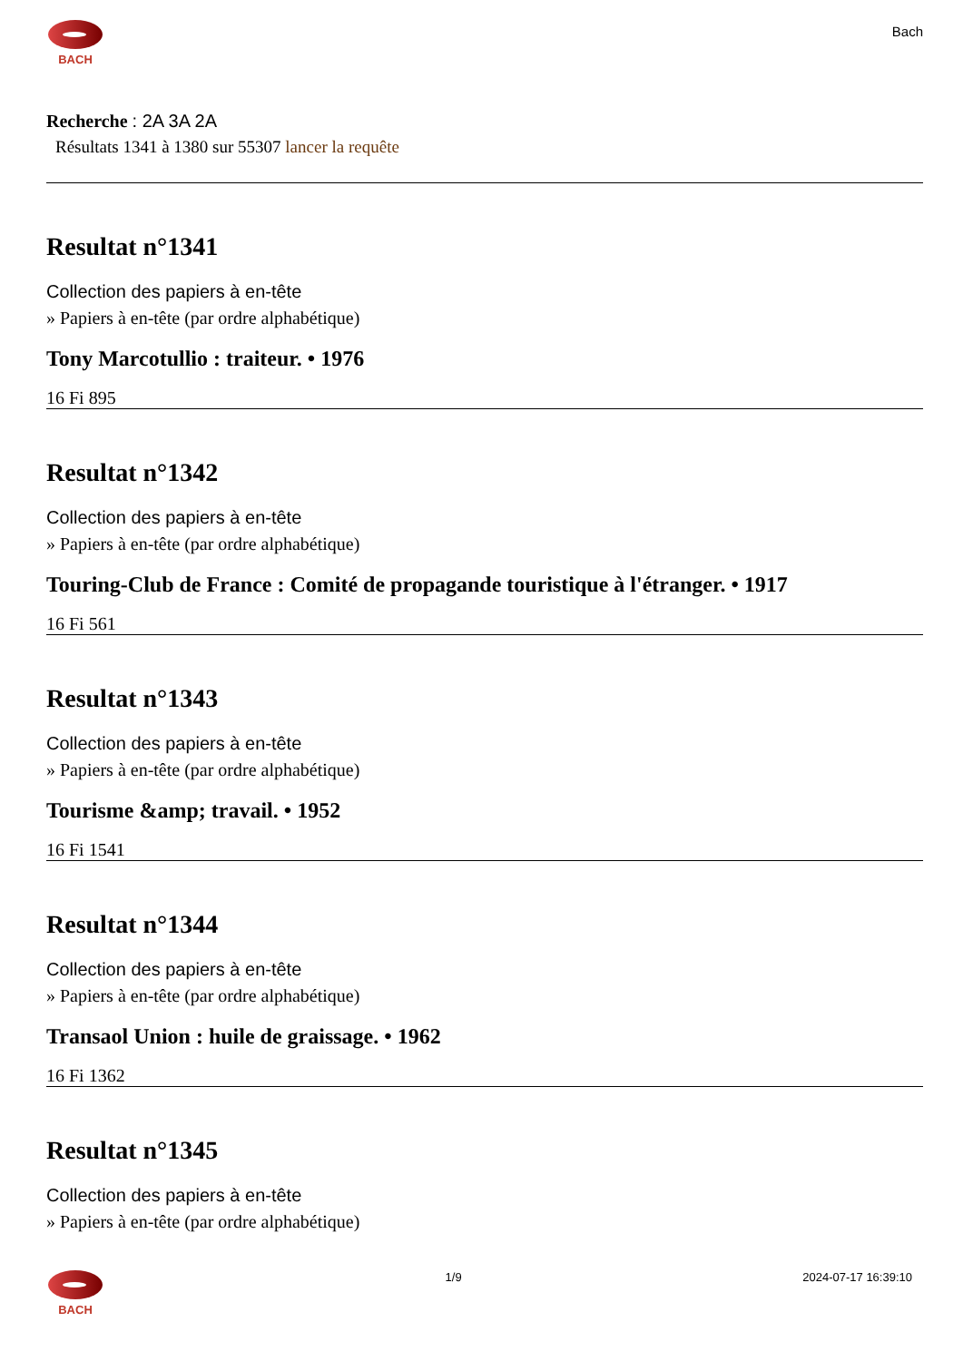BACH
Bach
Recherche : 2A 3A 2A
Résultats 1341 à 1380 sur 55307 lancer la requête
Resultat n°1341
Collection des papiers à en-tête
» Papiers à en-tête (par ordre alphabétique)
Tony Marcotullio : traiteur. • 1976
16 Fi 895
Resultat n°1342
Collection des papiers à en-tête
» Papiers à en-tête (par ordre alphabétique)
Touring-Club de France : Comité de propagande touristique à l'étranger. • 1917
16 Fi 561
Resultat n°1343
Collection des papiers à en-tête
» Papiers à en-tête (par ordre alphabétique)
Tourisme &amp; travail. • 1952
16 Fi 1541
Resultat n°1344
Collection des papiers à en-tête
» Papiers à en-tête (par ordre alphabétique)
Transaol Union : huile de graissage. • 1962
16 Fi 1362
Resultat n°1345
Collection des papiers à en-tête
» Papiers à en-tête (par ordre alphabétique)
BACH 1/9 2024-07-17 16:39:10